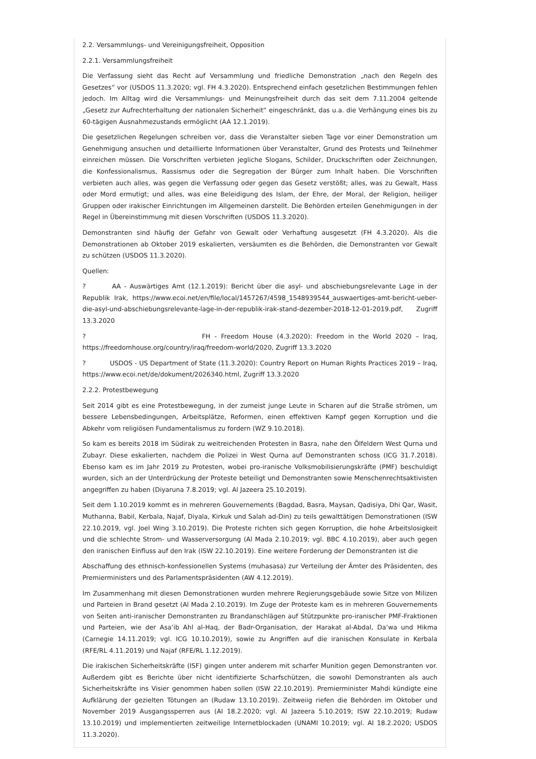2.2. Versammlungs- und Vereinigungsfreiheit, Opposition
2.2.1. Versammlungsfreiheit
Die Verfassung sieht das Recht auf Versammlung und friedliche Demonstration „nach den Regeln des Gesetzes“ vor (USDOS 11.3.2020; vgl. FH 4.3.2020). Entsprechend einfach gesetzlichen Bestimmungen fehlen jedoch. Im Alltag wird die Versammlungs- und Meinungsfreiheit durch das seit dem 7.11.2004 geltende „Gesetz zur Aufrechterhaltung der nationalen Sicherheit“ eingeschränkt, das u.a. die Verhängung eines bis zu 60-tägigen Ausnahmezustands ermöglicht (AA 12.1.2019).
Die gesetzlichen Regelungen schreiben vor, dass die Veranstalter sieben Tage vor einer Demonstration um Genehmigung ansuchen und detaillierte Informationen über Veranstalter, Grund des Protests und Teilnehmer einreichen müssen. Die Vorschriften verbieten jegliche Slogans, Schilder, Druckschriften oder Zeichnungen, die Konfessionalismus, Rassismus oder die Segregation der Bürger zum Inhalt haben. Die Vorschriften verbieten auch alles, was gegen die Verfassung oder gegen das Gesetz verstößt; alles, was zu Gewalt, Hass oder Mord ermutigt; und alles, was eine Beleidigung des Islam, der Ehre, der Moral, der Religion, heiliger Gruppen oder irakischer Einrichtungen im Allgemeinen darstellt. Die Behörden erteilen Genehmigungen in der Regel in Übereinstimmung mit diesen Vorschriften (USDOS 11.3.2020).
Demonstranten sind häufig der Gefahr von Gewalt oder Verhaftung ausgesetzt (FH 4.3.2020). Als die Demonstrationen ab Oktober 2019 eskalierten, versäumten es die Behörden, die Demonstranten vor Gewalt zu schützen (USDOS 11.3.2020).
Quellen:
? AA - Auswärtiges Amt (12.1.2019): Bericht über die asyl- und abschiebungsrelevante Lage in der Republik Irak, https://www.ecoi.net/en/file/local/1457267/4598_1548939544_auswaertiges-amt-bericht-ueber-die-asyl-und-abschiebungsrelevante-lage-in-der-republik-irak-stand-dezember-2018-12-01-2019.pdf, Zugriff 13.3.2020
? FH - Freedom House (4.3.2020): Freedom in the World 2020 – Iraq, https://freedomhouse.org/country/iraq/freedom-world/2020, Zugriff 13.3.2020
? USDOS - US Department of State (11.3.2020): Country Report on Human Rights Practices 2019 – Iraq, https://www.ecoi.net/de/dokument/2026340.html, Zugriff 13.3.2020
2.2.2. Protestbewegung
Seit 2014 gibt es eine Protestbewegung, in der zumeist junge Leute in Scharen auf die Straße strömen, um bessere Lebensbedingungen, Arbeitsplätze, Reformen, einen effektiven Kampf gegen Korruption und die Abkehr vom religiösen Fundamentalismus zu fordern (WZ 9.10.2018).
So kam es bereits 2018 im Südirak zu weitreichenden Protesten in Basra, nahe den Ölfeldern West Qurna und Zubayr. Diese eskalierten, nachdem die Polizei in West Qurna auf Demonstranten schoss (ICG 31.7.2018). Ebenso kam es im Jahr 2019 zu Protesten, wobei pro-iranische Volksmobilisierungskräfte (PMF) beschuldigt wurden, sich an der Unterdrückung der Proteste beteiligt und Demonstranten sowie Menschenrechtsaktivisten angegriffen zu haben (Diyaruna 7.8.2019; vgl. Al Jazeera 25.10.2019).
Seit dem 1.10.2019 kommt es in mehreren Gouvernements (Bagdad, Basra, Maysan, Qadisiya, Dhi Qar, Wasit, Muthanna, Babil, Kerbala, Najaf, Diyala, Kirkuk und Salah ad-Din) zu teils gewalttätigen Demonstrationen (ISW 22.10.2019, vgl. Joel Wing 3.10.2019). Die Proteste richten sich gegen Korruption, die hohe Arbeitslosigkeit und die schlechte Strom- und Wasserversorgung (Al Mada 2.10.2019; vgl. BBC 4.10.2019), aber auch gegen den iranischen Einfluss auf den Irak (ISW 22.10.2019). Eine weitere Forderung der Demonstranten ist die
Abschaffung des ethnisch-konfessionellen Systems (muhasasa) zur Verteilung der Ämter des Präsidenten, des Premierministers und des Parlamentspräsidenten (AW 4.12.2019).
Im Zusammenhang mit diesen Demonstrationen wurden mehrere Regierungsgebäude sowie Sitze von Milizen und Parteien in Brand gesetzt (Al Mada 2.10.2019). Im Zuge der Proteste kam es in mehreren Gouvernements von Seiten anti-iranischer Demonstranten zu Brandanschlägen auf Stützpunkte pro-iranischer PMF-Fraktionen und Parteien, wie der Asa‘ib Ahl al-Haq, der Badr-Organisation, der Harakat al-Abdal, Da‘wa und Hikma (Carnegie 14.11.2019; vgl. ICG 10.10.2019), sowie zu Angriffen auf die iranischen Konsulate in Kerbala (RFE/RL 4.11.2019) und Najaf (RFE/RL 1.12.2019).
Die irakischen Sicherheitskräfte (ISF) gingen unter anderem mit scharfer Munition gegen Demonstranten vor. Außerdem gibt es Berichte über nicht identifizierte Scharfschützen, die sowohl Demonstranten als auch Sicherheitskräfte ins Visier genommen haben sollen (ISW 22.10.2019). Premierminister Mahdi kündigte eine Aufklärung der gezielten Tötungen an (Rudaw 13.10.2019). Zeitweiig riefen die Behörden im Oktober und November 2019 Ausgangssperren aus (AI 18.2.2020; vgl. Al Jazeera 5.10.2019; ISW 22.10.2019; Rudaw 13.10.2019) und implementierten zeitweilige Internetblockaden (UNAMI 10.2019; vgl. AI 18.2.2020; USDOS 11.3.2020).